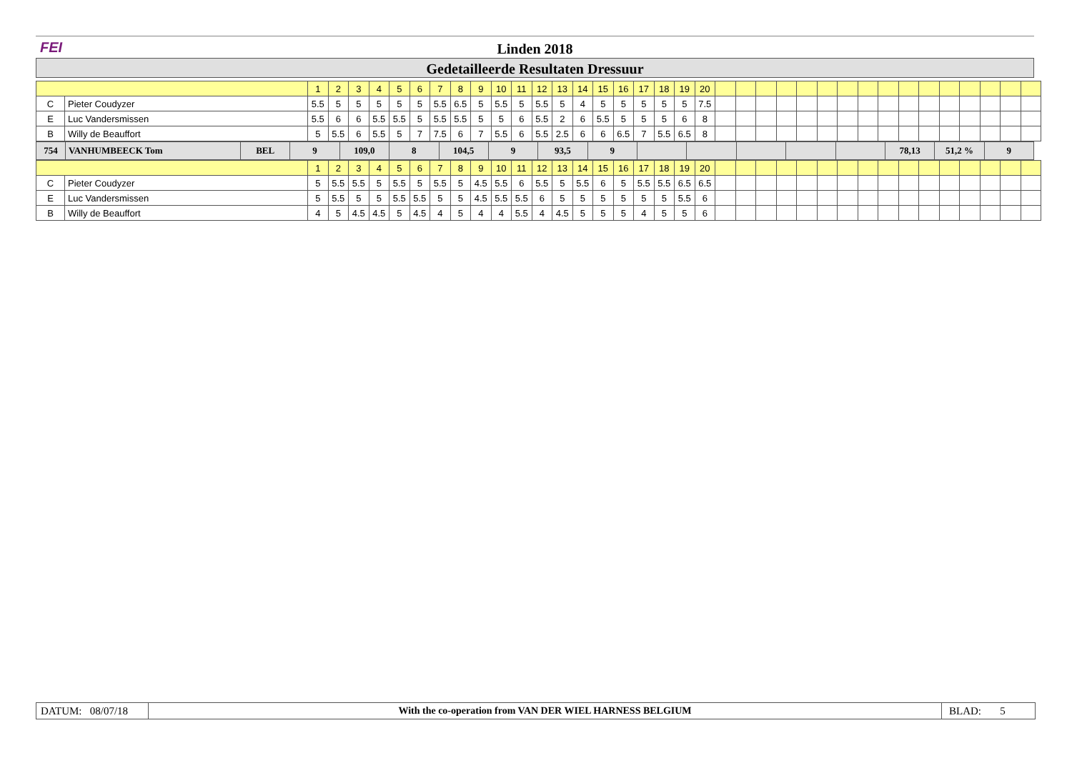FEI Linden 2018
Gedetailleerde Resultaten Dressuur
| | | 1 | 2 | 3 | 4 | 5 | 6 | 7 | 8 | 9 | 10 | 11 | 12 | 13 | 14 | 15 | 16 | 17 | 18 | 19 | 20 | | | | | | | | | | | | | | | | |
| C | Pieter Coudyzer | 5.5 | 5 | 5 | 5 | 5 | 5 | 5.5 | 6.5 | 5 | 5.5 | 5 | 5.5 | 5 | 4 | 5 | 5 | 5 | 5 | 5 | 7.5 | | | | | | | | | | | | | | | | |
| E | Luc Vandersmissen | 5.5 | 6 | 6 | 5.5 | 5.5 | 5 | 5.5 | 5.5 | 5 | 5 | 6 | 5.5 | 2 | 6 | 5.5 | 5 | 5 | 5 | 6 | 8 | | | | | | | | | | | | | | | | |
| B | Willy de Beauffort | 5 | 5.5 | 6 | 5.5 | 5 | 7 | 7.5 | 6 | 7 | 5.5 | 6 | 5.5 | 2.5 | 6 | 6 | 6.5 | 7 | 5.5 | 6.5 | 8 | | | | | | | | | | | | | | | | |
| 754 | VANHUMBEECK Tom | BEL | 9 | 109,0 | 8 | 104,5 | 9 | 93,5 | 9 | | | | | | 78,13 | 51,2 % | 9 |
| | | 1 | 2 | 3 | 4 | 5 | 6 | 7 | 8 | 9 | 10 | 11 | 12 | 13 | 14 | 15 | 16 | 17 | 18 | 19 | 20 | | | | | | | | | | | | | | | | |
| C | Pieter Coudyzer | 5 | 5.5 | 5.5 | 5 | 5.5 | 5 | 5.5 | 5 | 4.5 | 5.5 | 6 | 5.5 | 5 | 5.5 | 6 | 5 | 5.5 | 5.5 | 6.5 | 6.5 | | | | | | | | | | | | | | | | |
| E | Luc Vandersmissen | 5 | 5.5 | 5 | 5 | 5.5 | 5.5 | 5 | 5 | 4.5 | 5.5 | 5.5 | 6 | 5 | 5 | 5 | 5 | 5 | 5 | 5.5 | 6 | | | | | | | | | | | | | | | | |
| B | Willy de Beauffort | 4 | 5 | 4.5 | 4.5 | 5 | 4.5 | 4 | 5 | 4 | 4 | 5.5 | 4 | 4.5 | 5 | 5 | 5 | 4 | 5 | 5 | 6 | | | | | | | | | | | | | | | | |
DATUM: 08/07/18
With the co-operation from VAN DER WIEL HARNESS BELGIUM
BLAD: 5